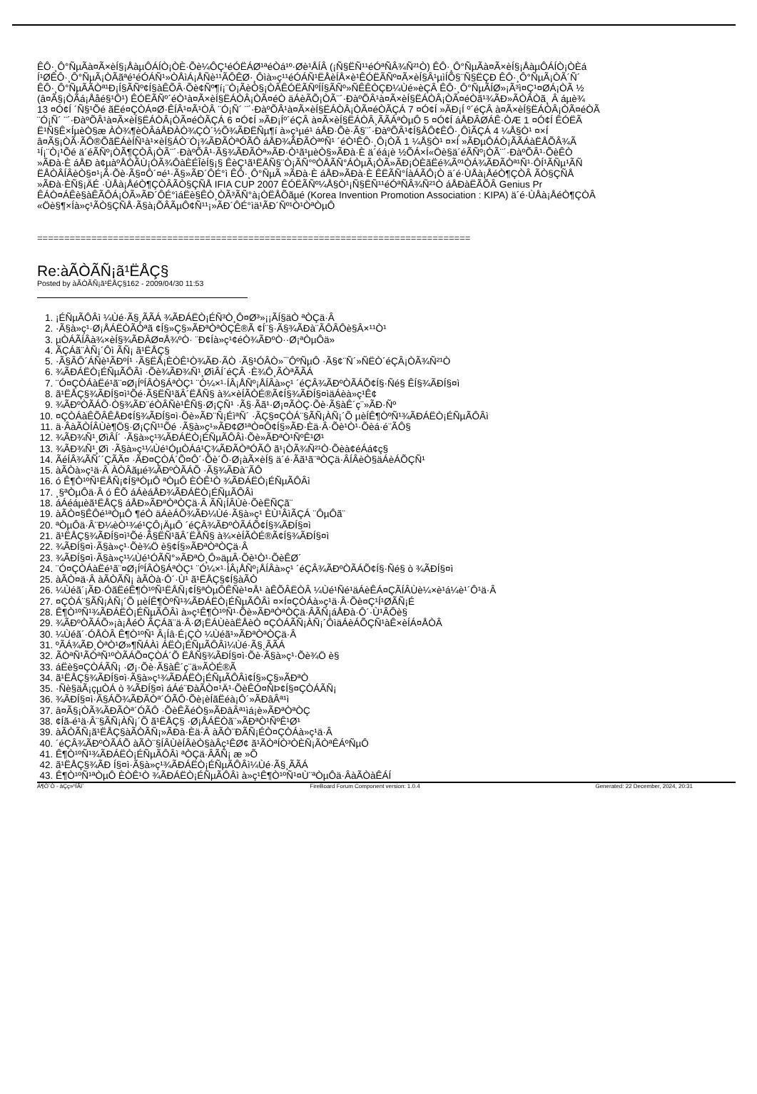ÊÔ·¸Ô°ÑµÃà¤Ã×èÍ§¡ÅàµÔÁÍÒ¡ÒÈ·Õè¼ÔÇ¹éÓËÁØ¹ªéÒá¹º·Øè¹ÅÍÂ (¡Ñ§ËÑ¹¹éÓªÑÂ¾Ñ²¹Ò) ÊÔ·¸Ô°ÑµÃà¤Ã×èÍ§¡ÅàµÔÁÍÒ¡ÒÈá
Í¹ØÊÔ·¸Ô°ÑµÃ¡ÒÃãªé¹éÓÁÑ¹»ÒÅìÁ¡ÅÑè¹¹ÃÔÊØ·¸Ôìà»ç¹¹éÓÁÑ¹ËÅèÍÅ×è¹ÊÓËÃÑº¤Ã×èÍ§Â¹µìÍÕ§¨Ñ§ËÇÐ ÊÔ·¸Ô°ÑµÃ¡ÒÃ´Ñ´
ÊÔ·¸Ô°ÑµÃÃÒª¹Ð¡Í§ÃÑº¢Í§àÊÕÂ·Õè¢Ñº¶í¡¨Ò¡ÃèÒ§¡ÒÂÊÓËÃÑºÍÍ§ÃÑº»ÑÊÊÒÇÐ¼Ùé»èÇÂ ÊÔ·¸Ô°ÑµÃÍØ»¡Ã³ì¤Ç¹¤ØÁ¡ÒÃ ½
(â¤Ã§¡ÒÃá¡Ååé§¹Ô¹) ÊÓËÃÑº´éÒ¹à¤Ã×èÍ§ËÁÒÂ¡ÒÃ¤éÒ äÁèÃÕ¡ÒÃ¨´·ÐàºÕÂ¹à¤Ã×èÍ§ËÁÒÂ¡ÒÃ¤éÒã¹¾ÃÐ»ÃÒÂÒã¸ Â áµè¾
13 ¤Ó¢Í ´Ñ§¹Õé ãËé¤ÇÒÁ¤Ø·ÊÍÂ¹¤Ã¹ÒÂ ¨Ó¡Ñ´ ¨´·ÐàºÕÂ¹à¤Ã×èÍ§ËÁÒÂ¡ÒÃ¤éÒÃÇÁ 7 ¤Ó¢Í »ÃÐ¡Í º´éÇÂ à¤Ã×èÍ§ËÁÒÂ¡ÒÃ¤éÒÃ
¨Ó¡Ñ´ ¨´·ÐàºÕÂ¹à¤Ã×èÍ§ËÁÒÂ¡ÒÃ¤éÒÃÇÁ 6 ¤Ó¢Í »ÃÐ¡Íº´éÇÂ à¤Ã×èÍ§ËÁÒÂ¸ÃÃÁªÒµÔ 5 ¤Ó¢Í áÅÐÂØÁÊ·ÒÆ 1 ¤Ó¢Í ÊÓËÃ
Ë¹Ñ§Ê×ÍµèÒ§æ ÀÒ¾¶èÒÂáÅÐÀÒ¾ÇÒ´½Õ¾ÃÐËÑµ¶í à»ç¹µé¹ áÅÐ·Õè·Ã§¨´·ÐàºÕÂ¹¢Í§ÅÔ¢ÊÔ·¸ÔìÃÇÁ 4 ¼Å§Ò¹ ¤×Í
â¤Ã§¡ÒÃ·ÃÔ®ÕãËÁèÍÑ¹à¹×èÍ§ÁÒ¨Ò¡¾ÃÐÃÒªÓÃÔ áÅÐ¾ÃÐÃÒªºÑ¹ ´éÒ¹ÊÔ·¸Ô¡ÒÃ 1 ¼Å§Ò¹ ¤×Í »ÃÐµÔÁÒ¡ÃÃÁàËÅÕÂ­¾Ã
¹Í¡¨Ò¡¹Õé ä´éÃÑº¡ÒÃ¶ÇÒÂ¡ÒÃ¨´·ÐàºÕÂ¹·Ã§¾ÃÐÃÒª»ÃÐ·Ò¹ã¹µèÒ§»ÃÐà·È ä´éá¡è ½ÕÁ×Í«Öè§ä´éÃÑº¡ÒÃ¨´·ÐàºÕÂ¹·ÕèÊÒ
»ÃÐà·È áÅÐ à¢µàºÅÒÃÙ¡ÒÃ¾ÔàÈÉÎèÍ§¡§ ÊèÇ¹ã¹ËÅÑ§¨Ò¡ÃÑ°ºÒÅÃÑ°ÁÒµÃ¡ÒÃ»ÃÐ¡ÒÈãËé¾Ãº¹ÒÁ¾ÃÐÃÒª¹Ñ¹·ÔÍ¹ÃÑµ¹ÃÑ
ËÅÒÂÍÂèÒ§¤¹¡Ã·Õè·Ã§¤Ô´¤é¹·Ã§»ÃÐ´ÔÉ°ì ÊÔ·¸Ô°ÑµÃ »ÃÐà·È áÅÐ»ÃÐà·È ÊËÃÑ°ÍàÁÃÔ¡Ò ä´é·ÙÅà¡ÅéÒ¶ÇÒÂ ÃÒ§ÇÑÅ
»ÃÐà·ÈÑ§¡ÄÉ ·ÙÅà¡ÅéÒ¶ÇÒÂÃÒ§ÇÑÅ IFIA CUP 2007 ÊÓËÃÑº¼Å§Ò¹¡Ñ§ËÑ¹¹éÓªÑÂ¾Ñ²¹Ò áÅÐàËÃÕÂ­ Genius Pr
ÊÁÒ¤ÁÊè§àÊÃÔÁ¡ÒÃ»ÃÐ´ÔÉ°ìáËè§ÊÒ¸ÒÃ³ÃÑ°à¡ÒËÅÕãµé (Korea Invention Promotion Association : KIPA) ä´é·ÙÅà¡ÅéÒ¶ÇÒÂ
«Öè§¶×Íà»ç¹ÃÒ§ÇÑÅ·Ã§à¡ÕÂÃµÔ¢Ñ¹¹¡»ÃÐ´ÔÉ°ìä¹ÃÐ´Ñº¹Ò¹ÒªÒµÔ
================================================================================
Re:àÃÒÃÑ¡ã¹ËÅÇ§
Posted by àÃÒÃÑ¡ã¹ËÅÇ§162 - 2009/04/30 11:53
1. ¡ÉÑµÃÔÂì ¼Ùé·Ã§¸ÃÃÁ ¾ÃÐÁËÒ¡ÉÑ³Ò¸Ô¤Ø³»¡¡ÃÍ§äÒ ªÒÇä·Â
2. ·Ã§à»ç¹·Ø¡ÅÁËÒÃÒªã ¢Í§»Ç§»ÃÐªÒªÒÇÊ®Ã ¢Í¨§·Ã§¾ÃÐà¨ÃÔ­ÂÔè§Â×¹¹Ò¹
3. µÒÁÃÍÂà¾×èÍ§¾ÃÐÂØ¤Å¾ºÒ· ¨Ð¢Íà»ç¹¢éÒ¾ÃÐºÒ··Ø¡ªÒµÔä»
4. ÃÇÁã¨ÀÑ¡´Ôì ÃÑ¡ ã¹ËÅÇ§
5. ·Ã§ÂÔ´ÁÑè¹ÃÐºÍ¹ ·Ã§ËÅ¡ÈÒÊ¹Ò¾ÃÐ·ÃÒ ·Ã§¹ÓÂÒ»¯ÔºÑµÔ ·Ã§¢¨Ñ´»Ñ­ËÒ´éÇÂ¡ÒÃ¾Ñ²¹Ò
6. ¾ÃÐÁËÒ¡ÉÑµÃÔÂì ·Õè¾ÃÐ¾Ñ¹¸ØìÂÍ´éÇÂ ·È¾Ô¸ÃÒªÃÃÁ
7. ¨Ó¤ÇÒÁàËé¹ã¨¤Ø¡ÍºÍÂÒ§ÁªÒÇ¹ ¨Ó¼×¹·ÍÂ¡ÅÑº¡ÅÍÂà»ç¹ ´éÇÂ¾ÃÐºÒÃÁÕ¢Í§·Ñé§ ÊÍ§¾ÃÐÍ§¤ì
8. ã¹ËÅÇ§¾ÃÐÍ§¤ì¹Õé·Ã§ËÑ¹ãÂ´ËÅÑ§ à¾×èÍÃÒÉ®Ã¢Í§¾ÃÐÍ§¤ìäÁèà»ç¹Ê¢
9. ¾ÃÐºÒÃÁÕ·Ò§¾ÃÐ¨éÒÂÑè¹ÊÑ§·Ø¡ÇÑ¹ ·Ã§·Ãã¹·Ø¡¤ÃÒÇ·Õè·Ã§àÊ´ç¨»ÃÐ·Ñº
10. ¤ÇÒÁàÊÕÂÊÅÐ¢Í§¾ÃÐÍ§¤ì·Õè»ÃÐ¨Ñ¡ÉìªÑ´ ·ÃÇ§¤ÇÒÁ¨§ÃÑ¡ÀÑ¡´Õ µèÍÊ¶ÒºÑ¹¾ÃÐÁËÒ¡ÉÑµÃÔÂì
11. ä·ÂàÃÒÍÂÙè¶Ö§·Ø¡ÇÑ¹¹Õé ·Ã§à»ç¹»ÃÐ¢Ø¹ªÒ¤Ô¢Í§»ÃÐ·Èä·Â·Õè¹Ò¹·Õèá·é¨ÃÔ§
12. ¾ÃÐ¾Ñ¹¸ØìÂÍ´ ·Ã§à»ç¹¾ÃÐÁËÒ¡ÉÑµÃÔÂì·Õè»ÃÐªÒ¹ÑºÊ¹Ø¹
13. ¾ÃÐ¾Ñ¹¸Øì ·Ã§à»ç¹¼Ùé¹ÓµÒÁá¹Ç¾ÃÐÃÒªÓÃÔ ã¹¡ÒÃ¾Ñ²¹Ò·Õèà¢éÁá¢ç§
14. ÃéÍÂ¾ÃÑ´´ÇÃÃ¤ ·ÃÐ¤ÇÒÁ´Õ¤Ô´·Õè´Õ·Ø¡àÃ×èÍ§ ä´é·Ãã¹ã¨ªÒÇä·ÂÍÂèÒ§äÁèÁÕÇÑ¹
15. àÃÒà»ç¹ä·Â ÀÒÂãµé¾ÃÐºÒÃÁÕ ·Ã§¾ÃÐà¨ÃÔ­
16. ó Ê¶Ò¹ºÑ¹ËÅÑ¡¢Í§ªÒµÔ ªÒµÔ ÈÒÊ¹Ò ¾ÃÐÁËÒ¡ÉÑµÃÔÂì
17. ¸§ªÒµÔä·Â ó ÊÕ áÁèáÅÐ¾ÃÐÁËÒ¡ÉÑµÃÔÂì
18. áÁéáµèã¹ËÅÇ§ áÅÐ»ÃÐªÒªÒÇä·Â ÃÑ¡ÍÂÙè·ÕèËÑÇã¨
19. àÃÒ¤§ÊÔé¹ªÒµÔ ¶éÒ äÁèÁÕ¾ÃÐ¼Ùé·Ã§à»ç¹ ÈÙ¹ÂìÃÇÁ ¨ÔµÔã¨
20. ªÒµÔä·Â¨Ð¼èÒ¹¾é¹ÇÔ¡ÄµÔ ´éÇÂ¾ÃÐºÒÃÁÕ¢Í§¾ÃÐÍ§¤ì
21. ã¹ËÅÇ§¾ÃÐÍ§¤ì¹Õé·Ã§ËÑ¹ãÂ´ËÅÑ§ à¾×èÍÃÒÉ®Ã¢Í§¾ÃÐÍ§¤ì
22. ¾ÃÐÍ§¤ì·Ã§à»ç¹·Õè¾Ö è§¢Í§»ÃÐªÒªÒÇä·Â
23. ¾ÃÐÍ§¤ì·Ã§à»ç¹¼Ùé¹ÓÃÑ°»ÃÐªÒ¸Ô»äµÂ·Õè¹Ò¹·ÕèÊØ´
24. ¨Ó¤ÇÒÁàËé¹ã¨¤Ø¡ÍºÍÂÒ§ÁªÒÇ¹ ¨Ó¼×¹·ÍÂ¡ÅÑº¡ÅÍÂà»ç¹ ´éÇÂ¾ÃÐºÒÃÁÕ¢Í§·Ñé§ ò ¾ÃÐÍ§¤ì
25. àÃÒ¤ä·Â àÃÒÃÑ¡ àÃÒà·Ô´·Ù¹ ã¹ËÅÇ§¢Í§àÃÒ
26. ¼Ùéã´¡ÃÐ·ÓãËéÊ¶Ò¹ºÑ¹ËÅÑ¡¢Í§ªÒµÔÊÑè¹¤Å¹ àÊÕÂËÒÂ ¼Ùé¹Ñé¹äÁèÊÁ¤ÇÃÍÂÙè¼×è¹á¼è¹´Ô¹ä·Â
27. ¤ÇÒÁ¨§ÃÑ¡ÀÑ¡´Õ µèÍÊ¶ÒºÑ¹¾ÃÐÁËÒ¡ÉÑµÃÔÂì ¤×Í¤ÇÒÁà»ç¹ä·Â·Õè¤Ç¹Í¹ØÃÑ¡É
28. Ê¶Ò¹ºÑ¹¾ÃÐÁËÒ¡ÉÑµÃÔÂì à»ç¹Ê¶Ò¹ºÑ¹·Õè»ÃÐªÒªÒÇä·ÂÃÑ¡áÅÐà·Ô´·Ù¹ÂÔè§
29. ¾ÃÐºÒÃÁÕ»¡à¡ÅéÒ ÃÇÁã¨ä·Â·Ø¡ËÁÙèàËÅèÒ ¤ÇÒÁÃÑ¡ÀÑ¡´ÔìäÁèÁÕÇÑ¹àÊ×èÍÁ¤ÅÒÂ
30. ¼Ùéã´·ÓÅÒÂ Ê¶Ò¹ºÑ¹ Â¡Íâ·É¡ÇÒ ¼Ùéã¹»ÃÐªÒªÒÇä·Â
31. ºÃÁ¾ÃÐ¸ÒªÒ¹Ø»¶ÑÁÀì ÁËÒ¡ÉÑµÃÔÂì¼Ùé·Ã§¸ÃÃÁ
32. ÃÒªÑ¹ÃÒªÑ¹ºÒÃÁÕ¤ÇÒÁ´Õ ËÅÑ§¾ÃÐÍ§¤ì·Õè·Ã§à»ç¹·Õè¾Ö è§
33. áËè§¤ÇÒÁÃÑ¡ ·Ø¡·Õè·Ã§àÊ´ç¨ä»ÃÒÉ®Ã
34. ã¹ËÅÇ§¾ÃÐÍ§¤ì·Ã§à»ç¹¾ÃÐÁËÒ¡ÉÑµÃÔÂì¢Í§»Ç§»ÃÐªÒ
35. ·Ñè§äÃ¡çµÒÁ ò ¾ÃÐÍ§¤ì áÁé¨ÐàÃÒ¤¹Ä¹·ÕèÊÓ¤ÑÞ¢Í§¤ÇÒÁÃÑ¡
36. ¾ÃÐÍ§¤ì·Ã§ÁÕ¾ÃÐÃÒª´ÓÃÔ·Õè¡èÍãËéà¡Ô´»ÃÐâÂª¹ì
37. â¤Ã§¡ÒÃ¾ÃÐÃÒª´ÓÃÔ ·ÕèÊÃéÒ§»ÃÐâÂª¹ìá¡è»ÃÐªÒªÒÇ
38. ¢Íã˵é¹ä·Â¨§ÃÑ¡ÀÑ¡´Õ ã¹ËÅÇ§ ·Ø¡ÅÁËÒã¨»ÃÐªÒ¹ÑºÊ¹Ø¹
39. àÃÒÃÑ¡ã¹ËÅÇ§àÃÒÃÑ¡»ÃÐà·Èä·Â àÃÒ¨ÐÃÑ¡ÉÒ¤ÇÒÁà»ç¹ä·Â
40. ´éÇÂ¾ÃÐºÒÃÁÕ àÃÒ¨§ÍÂÙèÍÂèÒ§àÂç¹ÊØ¢ ã¹ÃÒªÍÒ³ÒÈÑ¡ÃÒªÊÁºÑµÔ
41. Ê¶Ò¹ºÑ¹¾ÃÐÁËÒ¡ÉÑµÃÔÂì ªÒÇä·ÂÃÑ¡ æ »Õ
42. ã¹ËÅÇ§¾ÃÐ Í§¤ì·Ã§à»ç¹¾ÃÐÁËÒ¡ÉÑµÃÔÂì¼Ùé·Ã§¸ÃÃÁ
43. Ê¶Ò¹ºÑ¹ªÒµÔ ÈÒÊ¹Ò ¾ÃÐÁËÒ¡ÉÑµÃÔÂì à»ç¹Ê¶Ò¹ºÑ¹¤Ù¨ªÒµÔä·ÂàÃÒàÊÁÍ
Ä¶Ò´Ò - àÇç»ºÍÃì´ FireBoard Forum Component version: 1.0.4
Generated: 22 December, 2024, 20:31